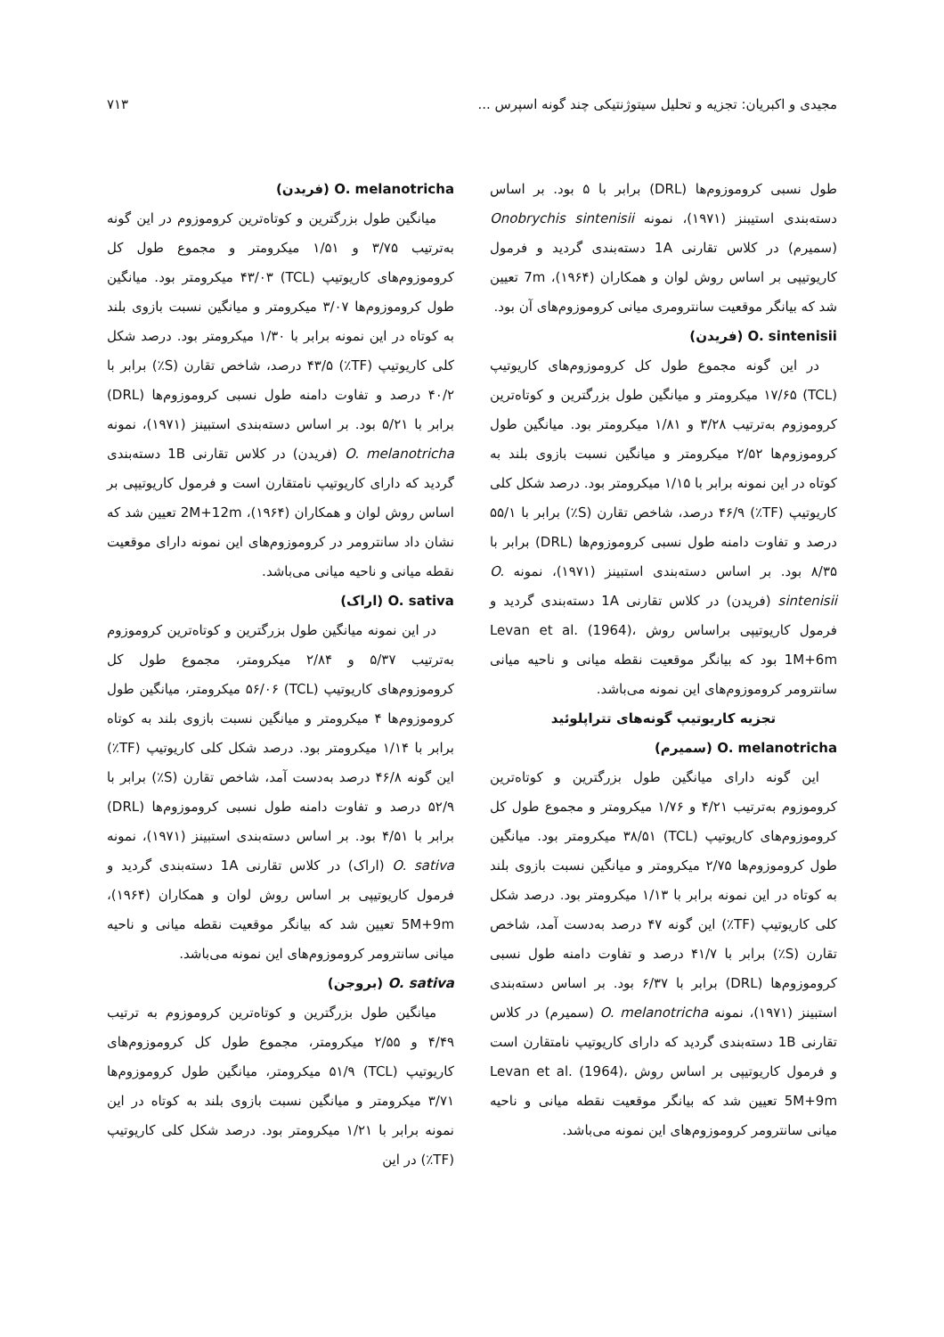مجیدی و اکبریان: تجزیه و تحلیل سیتوژنتیکی چند گونه اسپرس ... ۷۱۳
طول نسبی کروموزوم‌ها (DRL) برابر با ۵ بود. بر اساس دسته‌بندی استیبنز (۱۹۷۱)، نمونه Onobrychis sintenisii (سمیرم) در کلاس تقارنی 1A دسته‌بندی گردید و فرمول کاریوتیپی بر اساس روش لوان و همکاران (۱۹۶۴)، 7m تعیین شد که بیانگر موقعیت سانترومری میانی کروموزوم‌های آن بود.
O. sintenisii (فریدن)
در این گونه مجموع طول کل کروموزوم‌های کاریوتیپ (TCL) ۱۷/۶۵ میکرومتر و میانگین طول بزرگترین و کوتاه‌ترین کروموزوم به‌ترتیب ۳/۲۸ و ۱/۸۱ میکرومتر بود. میانگین طول کروموزوم‌ها ۲/۵۲ میکرومتر و میانگین نسبت بازوی بلند به کوتاه در این نمونه برابر با ۱/۱۵ میکرومتر بود. درصد شکل کلی کاریوتیپ (TF٪) ۴۶/۹ درصد، شاخص تقارن (S٪) برابر با ۵۵/۱ درصد و تفاوت دامنه طول نسبی کروموزوم‌ها (DRL) برابر با ۸/۳۵ بود. بر اساس دسته‌بندی استبینز (۱۹۷۱)، نمونه O. sintenisii (فریدن) در کلاس تقارنی 1A دسته‌بندی گردید و فرمول کاریوتیپی براساس روش Levan et al. (1964)، 1M+6m بود که بیانگر موقعیت نقطه میانی و ناحیه میانی سانترومر کروموزوم‌های این نمونه می‌باشد.
تجزیه کاریوتیپ گونه‌های تتراپلوئید
O. melanotricha (سمیرم)
این گونه دارای میانگین طول بزرگترین و کوتاه‌ترین کروموزوم به‌ترتیب ۴/۲۱ و ۱/۷۶ میکرومتر و مجموع طول کل کروموزوم‌های کاریوتیپ (TCL) ۳۸/۵۱ میکرومتر بود. میانگین طول کروموزوم‌ها ۲/۷۵ میکرومتر و میانگین نسبت بازوی بلند به کوتاه در این نمونه برابر با ۱/۱۳ میکرومتر بود. درصد شکل کلی کاریوتیپ (TF٪) این گونه ۴۷ درصد به‌دست آمد، شاخص تقارن (S٪) برابر با ۴۱/۷ درصد و تفاوت دامنه طول نسبی کروموزوم‌ها (DRL) برابر با ۶/۳۷ بود. بر اساس دسته‌بندی استبینز (۱۹۷۱)، نمونه O. melanotricha (سمیرم) در کلاس تقارنی 1B دسته‌بندی گردید که دارای کاریوتیپ نامتقارن است و فرمول کاریوتیپی بر اساس روش Levan et al. (1964)، 5M+9m تعیین شد که بیانگر موقعیت نقطه میانی و ناحیه میانی سانترومر کروموزوم‌های این نمونه می‌باشد.
O. melanotricha (فریدن)
میانگین طول بزرگترین و کوتاه‌ترین کروموزوم در این گونه به‌ترتیب ۳/۷۵ و ۱/۵۱ میکرومتر و مجموع طول کل کروموزوم‌های کاریوتیپ (TCL) ۴۳/۰۳ میکرومتر بود. میانگین طول کروموزوم‌ها ۳/۰۷ میکرومتر و میانگین نسبت بازوی بلند به کوتاه در این نمونه برابر با ۱/۳۰ میکرومتر بود. درصد شکل کلی کاریوتیپ (TF٪) ۴۳/۵ درصد، شاخص تقارن (S٪) برابر با ۴۰/۲ درصد و تفاوت دامنه طول نسبی کروموزوم‌ها (DRL) برابر با ۵/۲۱ بود. بر اساس دسته‌بندی استبینز (۱۹۷۱)، نمونه O. melanotricha (فریدن) در کلاس تقارنی 1B دسته‌بندی گردید که دارای کاریوتیپ نامتقارن است و فرمول کاریوتیپی بر اساس روش لوان و همکاران (۱۹۶۴)، 2M+12m تعیین شد که نشان داد سانترومر در کروموزوم‌های این نمونه دارای موقعیت نقطه میانی و ناحیه میانی می‌باشد.
O. sativa (اراک)
در این نمونه میانگین طول بزرگترین و کوتاه‌ترین کروموزوم به‌ترتیب ۵/۳۷ و ۲/۸۴ میکرومتر، مجموع طول کل کروموزوم‌های کاریوتیپ (TCL) ۵۶/۰۶ میکرومتر، میانگین طول کروموزوم‌ها ۴ میکرومتر و میانگین نسبت بازوی بلند به کوتاه برابر با ۱/۱۴ میکرومتر بود. درصد شکل کلی کاریوتیپ (TF٪) این گونه ۴۶/۸ درصد به‌دست آمد، شاخص تقارن (S٪) برابر با ۵۲/۹ درصد و تفاوت دامنه طول نسبی کروموزوم‌ها (DRL) برابر با ۴/۵۱ بود. بر اساس دسته‌بندی استبینز (۱۹۷۱)، نمونه O. sativa (اراک) در کلاس تقارنی 1A دسته‌بندی گردید و فرمول کاریوتیپی بر اساس روش لوان و همکاران (۱۹۶۴)، 5M+9m تعیین شد که بیانگر موقعیت نقطه میانی و ناحیه میانی سانترومر کروموزوم‌های این نمونه می‌باشد.
O. sativa (بروجن)
میانگین طول بزرگترین و کوتاه‌ترین کروموزوم به ترتیب ۴/۴۹ و ۲/۵۵ میکرومتر، مجموع طول کل کروموزوم‌های کاریوتیپ (TCL) ۵۱/۹ میکرومتر، میانگین طول کروموزوم‌ها ۳/۷۱ میکرومتر و میانگین نسبت بازوی بلند به کوتاه در این نمونه برابر با ۱/۲۱ میکرومتر بود. درصد شکل کلی کاریوتیپ (TF٪) در این